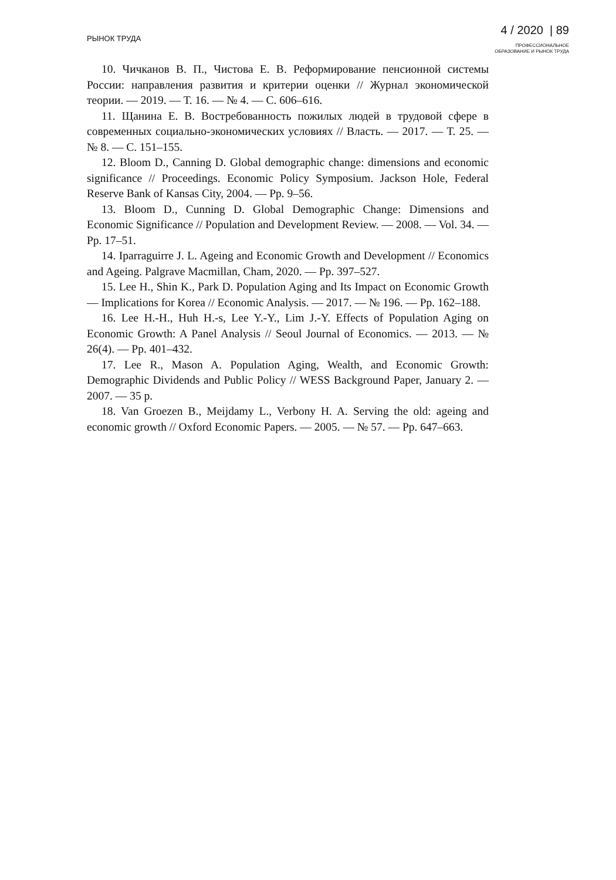РЫНОК ТРУДА
4 / 2020 | 89
ПРОФЕССИОНАЛЬНОЕ
ОБРАЗОВАНИЕ И РЫНОК ТРУДА
10. Чичканов В. П., Чистова Е. В. Реформирование пенсионной системы России: направления развития и критерии оценки // Журнал экономической теории. — 2019. — Т. 16. — № 4. — С. 606–616.
11. Щанина Е. В. Востребованность пожилых людей в трудовой сфере в современных социально-экономических условиях // Власть. — 2017. — Т. 25. — № 8. — С. 151–155.
12. Bloom D., Canning D. Global demographic change: dimensions and economic significance // Proceedings. Economic Policy Symposium. Jackson Hole, Federal Reserve Bank of Kansas City, 2004. — Pp. 9–56.
13. Bloom D., Cunning D. Global Demographic Change: Dimensions and Economic Significance // Population and Development Review. — 2008. — Vol. 34. — Pp. 17–51.
14. Iparraguirre J. L. Ageing and Economic Growth and Development // Economics and Ageing. Palgrave Macmillan, Cham, 2020. — Pp. 397–527.
15. Lee H., Shin K., Park D. Population Aging and Its Impact on Economic Growth — Implications for Korea // Economic Analysis. — 2017. — № 196. — Pp. 162–188.
16. Lee H.-H., Huh H.-s, Lee Y.-Y., Lim J.-Y. Effects of Population Aging on Economic Growth: A Panel Analysis // Seoul Journal of Economics. — 2013. — № 26(4). — Pp. 401–432.
17. Lee R., Mason A. Population Aging, Wealth, and Economic Growth: Demographic Dividends and Public Policy // WESS Background Paper, January 2. — 2007. — 35 p.
18. Van Groezen B., Meijdamy L., Verbony H. A. Serving the old: ageing and economic growth // Oxford Economic Papers. — 2005. — № 57. — Pp. 647–663.